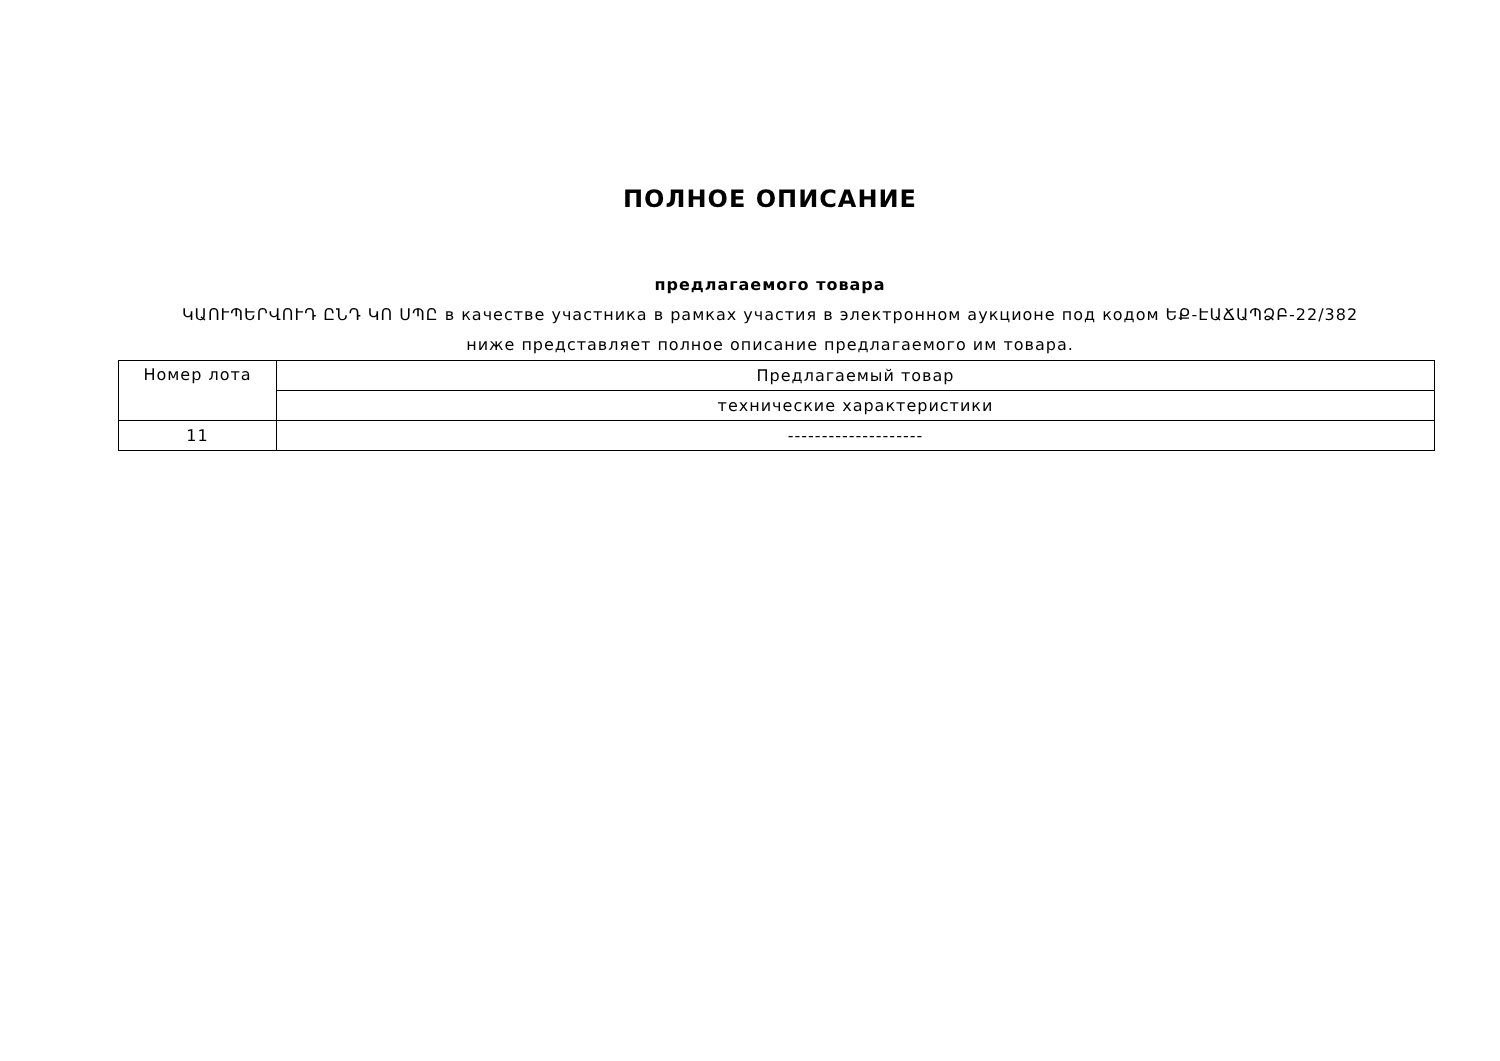ПОЛНОЕ ОПИСАНИЕ
предлагаемого товара
ԿԱՈՒՊԵՐՎՈՒԴ ԸՆԴ ԿՈ ՍՊԸ в качестве участника в рамках участия в электронном аукционе под кодом ԵՔ-ԷԱՃԱՊՁԲ-22/382
ниже представляет полное описание предлагаемого им товара.
| Номер лота | Предлагаемый товар |
| | технические характеристики |
| 11 | -------------------- |